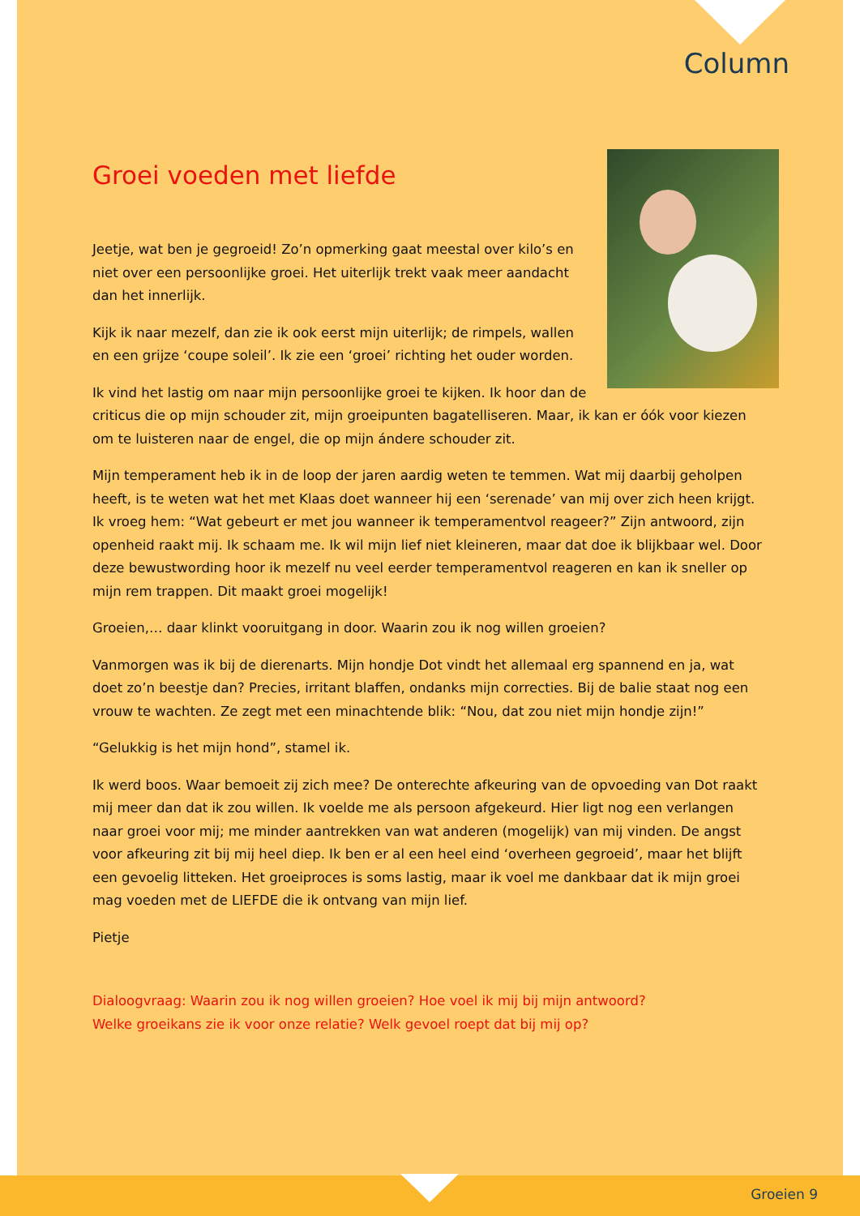Column
Groei voeden met liefde
Jeetje, wat ben je gegroeid! Zo’n opmerking gaat meestal over kilo’s en niet over een persoonlijke groei. Het uiterlijk trekt vaak meer aandacht dan het innerlijk.
Kijk ik naar mezelf, dan zie ik ook eerst mijn uiterlijk; de rimpels, wallen en een grijze ‘coupe soleil’. Ik zie een ‘groei’ richting het ouder worden.
Ik vind het lastig om naar mijn persoonlijke groei te kijken. Ik hoor dan de criticus die op mijn schouder zit, mijn groeipunten bagatelliseren. Maar, ik kan er óók voor kiezen om te luisteren naar de engel, die op mijn ándere schouder zit.
Mijn temperament heb ik in de loop der jaren aardig weten te temmen. Wat mij daarbij geholpen heeft, is te weten wat het met Klaas doet wanneer hij een ‘serenade’ van mij over zich heen krijgt. Ik vroeg hem: “Wat gebeurt er met jou wanneer ik temperamentvol reageer?” Zijn antwoord, zijn openheid raakt mij. Ik schaam me. Ik wil mijn lief niet kleineren, maar dat doe ik blijkbaar wel. Door deze bewustwording hoor ik mezelf nu veel eerder temperamentvol reageren en kan ik sneller op mijn rem trappen. Dit maakt groei mogelijk!
Groeien,… daar klinkt vooruitgang in door. Waarin zou ik nog willen groeien?
Vanmorgen was ik bij de dierenarts. Mijn hondje Dot vindt het allemaal erg spannend en ja, wat doet zo’n beestje dan? Precies, irritant blaffen, ondanks mijn correcties. Bij de balie staat nog een vrouw te wachten. Ze zegt met een minachtende blik: “Nou, dat zou niet mijn hondje zijn!”
“Gelukkig is het mijn hond”, stamel ik.
Ik werd boos. Waar bemoeit zij zich mee? De onterechte afkeuring van de opvoeding van Dot raakt mij meer dan dat ik zou willen. Ik voelde me als persoon afgekeurd. Hier ligt nog een verlangen naar groei voor mij; me minder aantrekken van wat anderen (mogelijk) van mij vinden. De angst voor afkeuring zit bij mij heel diep. Ik ben er al een heel eind ‘overheen gegroeid’, maar het blijft een gevoelig litteken. Het groeiproces is soms lastig, maar ik voel me dankbaar dat ik mijn groei mag voeden met de LIEFDE die ik ontvang van mijn lief.
Pietje
Dialoogvraag: Waarin zou ik nog willen groeien? Hoe voel ik mij bij mijn antwoord?
Welke groeikans zie ik voor onze relatie? Welk gevoel roept dat bij mij op?
Groeien 9